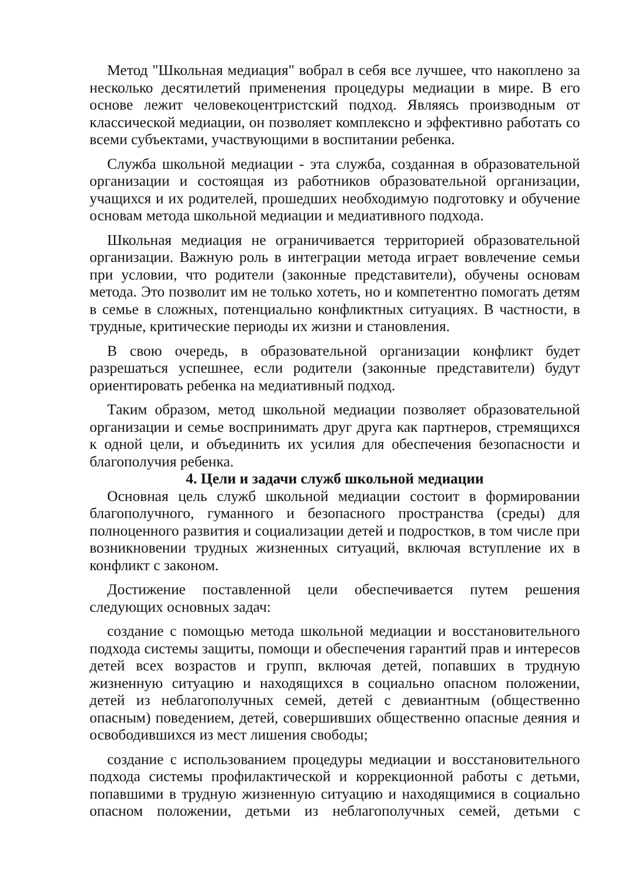Метод "Школьная медиация" вобрал в себя все лучшее, что накоплено за несколько десятилетий применения процедуры медиации в мире. В его основе лежит человекоцентристский подход. Являясь производным от классической медиации, он позволяет комплексно и эффективно работать со всеми субъектами, участвующими в воспитании ребенка.
Служба школьной медиации - эта служба, созданная в образовательной организации и состоящая из работников образовательной организации, учащихся и их родителей, прошедших необходимую подготовку и обучение основам метода школьной медиации и медиативного подхода.
Школьная медиация не ограничивается территорией образовательной организации. Важную роль в интеграции метода играет вовлечение семьи при условии, что родители (законные представители), обучены основам метода. Это позволит им не только хотеть, но и компетентно помогать детям в семье в сложных, потенциально конфликтных ситуациях. В частности, в трудные, критические периоды их жизни и становления.
В свою очередь, в образовательной организации конфликт будет разрешаться успешнее, если родители (законные представители) будут ориентировать ребенка на медиативный подход.
Таким образом, метод школьной медиации позволяет образовательной организации и семье воспринимать друг друга как партнеров, стремящихся к одной цели, и объединить их усилия для обеспечения безопасности и благополучия ребенка.
4. Цели и задачи служб школьной медиации
Основная цель служб школьной медиации состоит в формировании благополучного, гуманного и безопасного пространства (среды) для полноценного развития и социализации детей и подростков, в том числе при возникновении трудных жизненных ситуаций, включая вступление их в конфликт с законом.
Достижение поставленной цели обеспечивается путем решения следующих основных задач:
создание с помощью метода школьной медиации и восстановительного подхода системы защиты, помощи и обеспечения гарантий прав и интересов детей всех возрастов и групп, включая детей, попавших в трудную жизненную ситуацию и находящихся в социально опасном положении, детей из неблагополучных семей, детей с девиантным (общественно опасным) поведением, детей, совершивших общественно опасные деяния и освободившихся из мест лишения свободы;
создание с использованием процедуры медиации и восстановительного подхода системы профилактической и коррекционной работы с детьми, попавшими в трудную жизненную ситуацию и находящимися в социально опасном положении, детьми из неблагополучных семей, детьми с